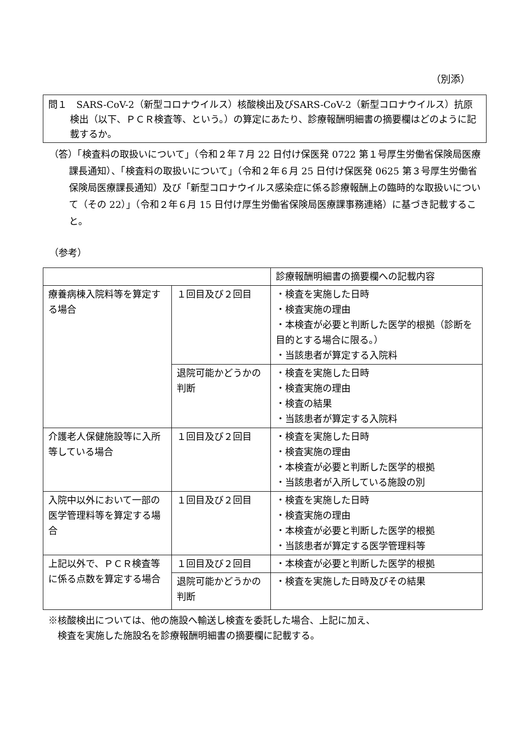（別添）
問１　SARS-CoV-2（新型コロナウイルス）核酸検出及びSARS-CoV-2（新型コロナウイルス）抗原検出（以下、ＰＣＲ検査等、という。）の算定にあたり、診療報酬明細書の摘要欄はどのように記載するか。
（答）「検査料の取扱いについて」（令和２年７月 22 日付け保医発 0722 第１号厚生労働省保険局医療課長通知）、「検査料の取扱いについて」（令和２年６月 25 日付け保医発 0625 第３号厚生労働省保険局医療課長通知）及び「新型コロナウイルス感染症に係る診療報酬上の臨時的な取扱いについて（その 22）」（令和２年６月 15 日付け厚生労働省保険局医療課事務連絡）に基づき記載すること。
（参考）
| | | 診療報酬明細書の摘要欄への記載内容 |
| 療養病棟入院料等を算定する場合 | １回目及び２回目 | ・検査を実施した日時 ・検査実施の理由 ・本検査が必要と判断した医学的根拠（診断を目的とする場合に限る。） ・当該患者が算定する入院料 |
| | 退院可能かどうかの判断 | ・検査を実施した日時 ・検査実施の理由 ・検査の結果 ・当該患者が算定する入院料 |
| 介護老人保健施設等に入所等している場合 | １回目及び２回目 | ・検査を実施した日時 ・検査実施の理由 ・本検査が必要と判断した医学的根拠 ・当該患者が入所している施設の別 |
| 入院中以外において一部の医学管理料等を算定する場合 | １回目及び２回目 | ・検査を実施した日時 ・検査実施の理由 ・本検査が必要と判断した医学的根拠 ・当該患者が算定する医学管理料等 |
| 上記以外で、ＰＣＲ検査等に係る点数を算定する場合 | １回目及び２回目 | ・本検査が必要と判断した医学的根拠 |
| | 退院可能かどうかの判断 | ・検査を実施した日時及びその結果 |
※核酸検出については、他の施設へ輸送し検査を委託した場合、上記に加え、
　検査を実施した施設名を診療報酬明細書の摘要欄に記載する。